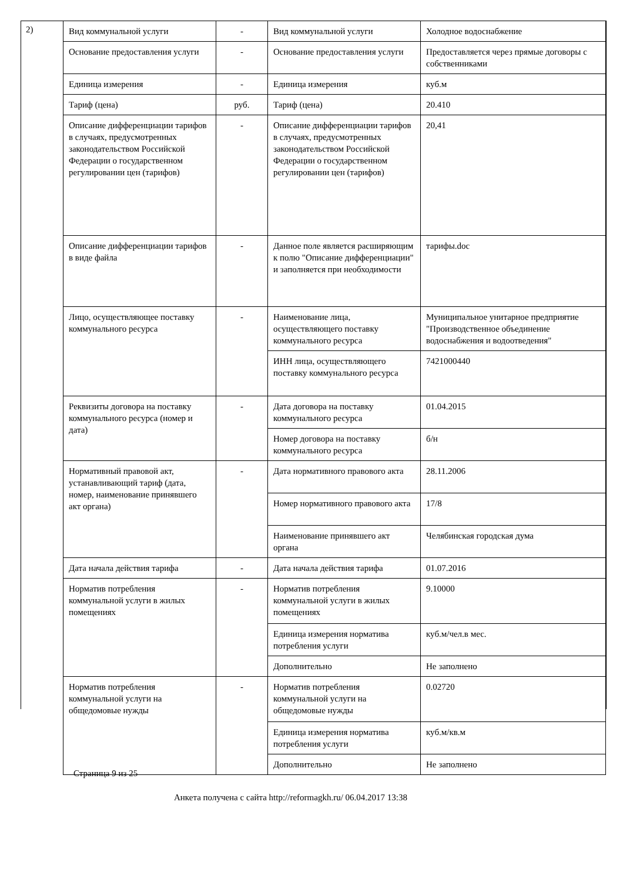2)
| Вид коммунальной услуги | - | Вид коммунальной услуги | Холодное водоснабжение |
| Основание предоставления услуги | - | Основание предоставления услуги | Предоставляется через прямые договоры с собственниками |
| Единица измерения | - | Единица измерения | куб.м |
| Тариф (цена) | руб. | Тариф (цена) | 20.410 |
| Описание дифференциации тарифов в случаях, предусмотренных законодательством Российской Федерации о государственном регулировании цен (тарифов) | - | Описание дифференциации тарифов в случаях, предусмотренных законодательством Российской Федерации о государственном регулировании цен (тарифов) | 20,41 |
| Описание дифференциации тарифов в виде файла | - | Данное поле является расширяющим к полю "Описание дифференциации" и заполняется при необходимости | тарифы.doc |
| Лицо, осуществляющее поставку коммунального ресурса | - | Наименование лица, осуществляющего поставку коммунального ресурса | Муниципальное унитарное предприятие "Производственное объединение водоснабжения и водоотведения" |
| | | ИНН лица, осуществляющего поставку коммунального ресурса | 7421000440 |
| Реквизиты договора на поставку коммунального ресурса (номер и дата) | - | Дата договора на поставку коммунального ресурса | 01.04.2015 |
| | | Номер договора на поставку коммунального ресурса | б/н |
| Нормативный правовой акт, устанавливающий тариф (дата, номер, наименование принявшего акт органа) | - | Дата нормативного правового акта | 28.11.2006 |
| | | Номер нормативного правового акта | 17/8 |
| | | Наименование принявшего акт органа | Челябинская городская дума |
| Дата начала действия тарифа | - | Дата начала действия тарифа | 01.07.2016 |
| Норматив потребления коммунальной услуги в жилых помещениях | - | Норматив потребления коммунальной услуги в жилых помещениях | 9.10000 |
| | | Единица измерения норматива потребления услуги | куб.м/чел.в мес. |
| | | Дополнительно | Не заполнено |
| Норматив потребления коммунальной услуги на общедомовые нужды | - | Норматив потребления коммунальной услуги на общедомовые нужды | 0.02720 |
| | | Единица измерения норматива потребления услуги | куб.м/кв.м |
| | | Дополнительно | Не заполнено |
Страница 9 из 25
Анкета получена с сайта http://reformagkh.ru/ 06.04.2017 13:38